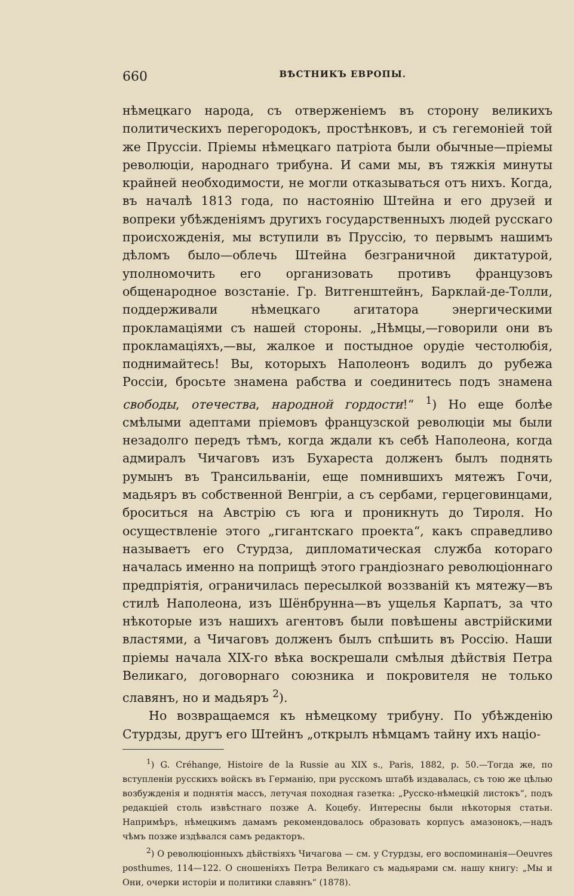660 ВѢСТНИКЪ ЕВРОПЫ.
нѣмецкаго народа, съ отверженіемъ въ сторону великихъ политическихъ перегородокъ, простѣнковъ, и съ гегемоніей той же Пруссіи. Пріемы нѣмецкаго патріота были обычные—пріемы революціи, народнаго трибуна. И сами мы, въ тяжкія минуты крайней необходимости, не могли отказываться отъ нихъ. Когда, въ началѣ 1813 года, по настоянію Штейна и его друзей и вопреки убѣжденіямъ другихъ государственныхъ людей русскаго происхожденія, мы вступили въ Пруссію, то первымъ нашимъ дѣломъ было—облечь Штейна безграничной диктатурой, уполномочить его организовать противъ французовъ общенародное возстаніе. Гр. Витгенштейнъ, Барклай-де-Толли, поддерживали нѣмецкаго агитатора энергическими прокламаціями съ нашей стороны. „Нѣмцы,—говорили они въ прокламаціяхъ,—вы, жалкое и постыдное орудіе честолюбія, поднимайтесь! Вы, которыхъ Наполеонъ водилъ до рубежа Россіи, бросьте знамена рабства и соединитесь подъ знамена свободы, отечества, народной гордости!“ <sup>1</sup>) Но еще болѣе смѣлыми адептами пріемовъ французской революціи мы были незадолго передъ тѣмъ, когда ждали къ себѣ Наполеона, когда адмиралъ Чичаговъ изъ Бухареста долженъ былъ поднять румынъ въ Трансильваніи, еще помнившихъ мятежъ Гочи, мадьяръ въ собственной Венгріи, а съ сербами, герцеговинцами, броситься на Австрію съ юга и проникнуть до Тироля. Но осуществленіе этого „гигантскаго проекта“, какъ справедливо называетъ его Стурдза, дипломатическая служба котораго началась именно на поприщѣ этого грандіознаго революціоннаго предпріятія, ограничилась пересылкой воззваній къ мятежу—въ стилѣ Наполеона, изъ Шёнбрунна—въ ущелья Карпатъ, за что нѣкоторые изъ нашихъ агентовъ были повѣшены австрійскими властями, а Чичаговъ долженъ былъ спѣшить въ Россію. Наши пріемы начала XIX-го вѣка воскрешали смѣлыя дѣйствія Петра Великаго, договорнаго союзника и покровителя не только славянъ, но и мадьяръ <sup>2</sup>).
Но возвращаемся къ нѣмецкому трибуну. По убѣжденію Стурдзы, другъ его Штейнъ „открылъ нѣмцамъ тайну ихъ націо-
<sup>1</sup>) G. Créhange, Histoire de la Russie au XIX s., Paris, 1882, p. 50.—Тогда же, по вступленіи русскихъ войскъ въ Германію, при русскомъ штабѣ издавалась, съ тою же цѣлью возбужденія и поднятія массъ, летучая походная газетка: „Русско-нѣмецкій листокъ“, подъ редакціей столь извѣстнаго позже А. Коцебу. Интересны были нѣкоторыя статьи. Напримѣръ, нѣмецкимъ дамамъ рекомендовалось образовать корпусъ амазонокъ,—надъ чѣмъ позже издѣвался самъ редакторъ.
<sup>2</sup>) О революціонныхъ дѣйствіяхъ Чичагова — см. у Стурдзы, его воспоминанія—Oeuvres posthumes, 114—122. О сношеніяхъ Петра Великаго съ мадьярами см. нашу книгу: „Мы и Они, очерки исторіи и политики славянъ“ (1878).